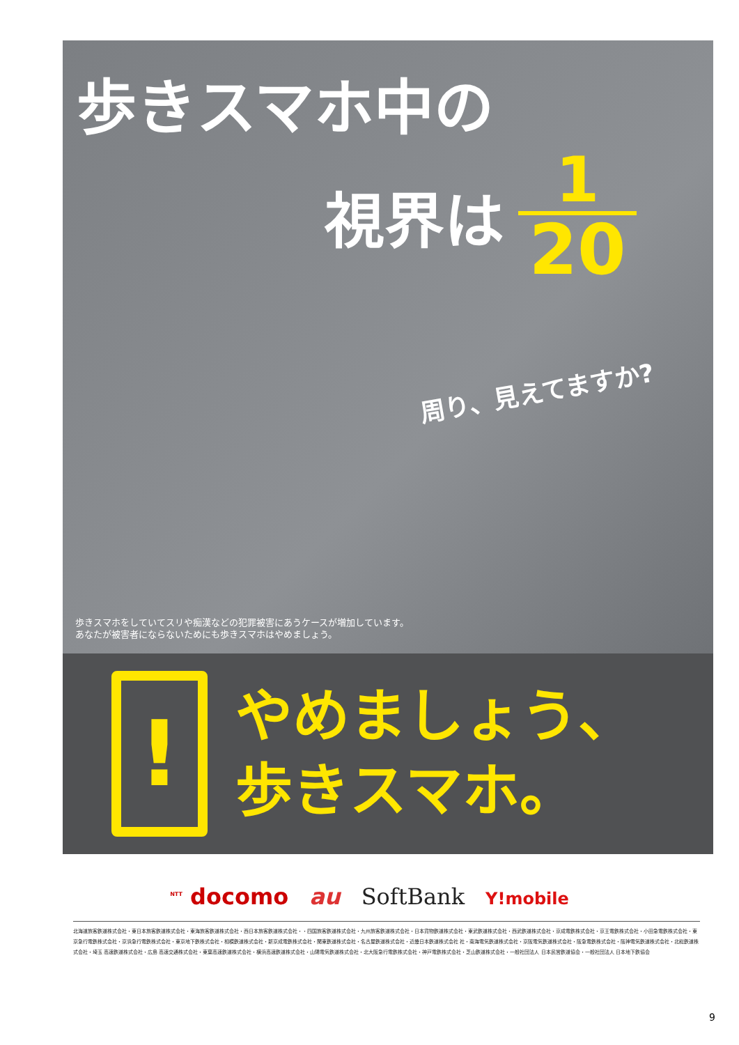歩きスマホ中の
視界は
1
20
周り、見えてますか?
歩きスマホをしていてスリや痴漢などの犯罪被害にあうケースが増加しています。
あなたが被害者にならないためにも歩きスマホはやめましょう。
!
やめましょう、
歩きスマホ。
<sup>NTT</sup> docomo au SoftBank Y!mobile
北海道旅客鉄道株式会社・東日本旅客鉄道株式会社・東海旅客鉄道株式会社・西日本旅客鉄道株式会社・・四国旅客鉄道株式会社・九州旅客鉄道株式会社・日本貨物鉄道株式会社・東武鉄道株式会社・西武鉄道株式会社・京成電鉄株式会社・京王電鉄株式会社・小田急電鉄株式会社・東京急行電鉄株式会社・京浜急行電鉄株式会社・東京地下鉄株式会社・相模鉄道株式会社・新京成電鉄株式会社・関東鉄道株式会社・名古屋鉄道株式会社・近畿日本鉄道株式会社 社・南海電気鉄道株式会社・京阪電気鉄道株式会社・阪急電鉄株式会社・阪神電気鉄道株式会社・北総鉄道株式会社・埼玉 高速鉄道株式会社・広島 高速交通株式会社・東葉高速鉄道株式会社・横浜高速鉄道株式会社・山陽電気鉄道株式会社・北大阪急行電鉄株式会社・神戸電鉄株式会社・芝山鉄道株式会社・一般社団法人 日本民営鉄道協会・一般社団法人 日本地下鉄協会
9